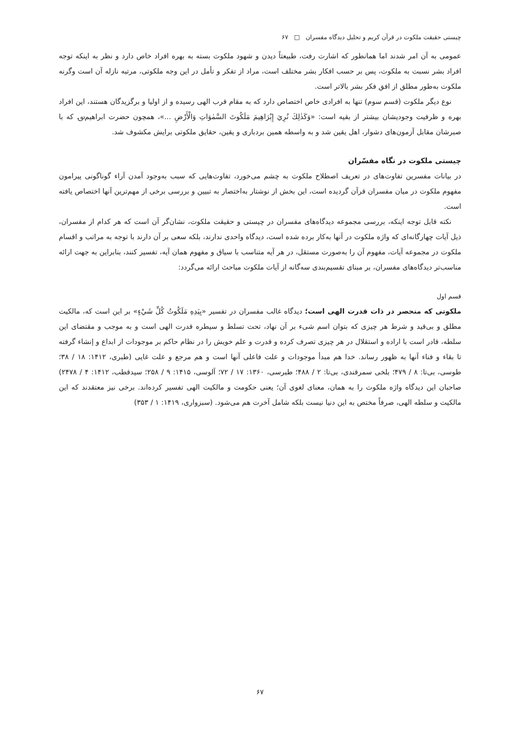چیستی حقیقت ملکوت در قرآن کریم و تحلیل دیدگاه مفسران □ ۶۷
عمومی به آن امر شدند اما همانطور که اشارت رفت، طبیعتاً دیدن و شهود ملکوت بسته به بهره افراد خاص دارد و نظر به اینکه توجه افراد بشر نسبت به ملکوت، پس بر حسب افکار بشر مختلف است، مراد از تفکر و تأمل در این وجه ملکوتی، مرتبه نازله آن است وگرنه ملکوت به‌طور مطلق از افق فکر بشر بالاتر است.
نوع دیگر ملکوت (قسم سوم) تنها به افرادی خاص اختصاص دارد که به مقام قرب الهی رسیده و از اولیا و برگزیدگان هستند، این افراد بهره و ظرفیت وجودیشان بیشتر از بقیه است: «وَكَذٰلِكَ نُرِيَ إِبْرَاهِيمَ مَلَكُوتَ السَّمٰوَاتِ وَالْأَرْضِ ...»، همچون حضرت ابراهیم؈ که با صبرشان مقابل آزمون‌های دشوار، اهل یقین شد و به واسطه همین بردباری و یقین، حقایق ملکوتی برایش مکشوف شد.
چیستی ملکوت در نگاه مفسّران
در بیانات مفسرین تفاوت‌های در تعریف اصطلاح ملکوت به چشم می‌خورد، تفاوت‌هایی که سبب به‌وجود آمدن آراء گوناگونی پیرامون مفهوم ملکوت در میان مفسران قرآن گردیده است، این بخش از نوشتار به‌اختصار به تبیین و بررسی برخی از مهم‌ترین آنها اختصاص یافته است.
نکته قابل توجه اینکه، بررسی مجموعه دیدگاه‌های مفسران در چیستی و حقیقت ملکوت، نشان‌گر آن است که هر کدام از مفسران، ذیل آیات چهارگانه‌ای که واژه ملکوت در آنها به‌کار برده شده است، دیدگاه واحدی ندارند، بلکه سعی بر آن دارند با توجه به مراتب و اقسام ملکوت در مجموعه آیات، مفهوم آن را به‌صورت مستقل، در هر آیه متناسب با سیاق و مفهوم همان آیه، تفسیر کنند، بنابراین به جهت ارائه مناسب‌تر دیدگاه‌های مفسران، بر مبنای تقسیم‌بندی سه‌گانه از آیات ملکوت مباحث ارائه می‌گردد:
قسم اول
ملکوتی که منحصر در ذات قدرت الهی است؛ دیدگاه غالب مفسران در تفسیر «بِيَدِهِ مَلَكُوتُ كُلِّ شَيْءٍ» بر این است که، مالکیت مطلق و بی‌قید و شرط هر چیزی که بتوان اسم شیء بر آن نهاد، تحت تسلط و سیطره قدرت الهی است و به موجب و مقتضای این سلطه، قادر است با اراده و استقلال در هر چیزی تصرف کرده و قدرت و علم خویش را در نظام حاکم بر موجودات از ابداع و إنشاء گرفته تا بقاء و فناء آنها به ظهور رساند. خدا هم مبدأ موجودات و علت فاعلی آنها است و هم مرجع و علت غایی (طبری، ۱۴۱۲: ۱۸ / ۳۸؛ طوسی، بی‌تا: ۸ / ۴۷۹؛ بلخی سمرقندی، بی‌تا: ۲ / ۴۸۸؛ طبرسی، ۱۳۶۰: ۱۷ / ۷۲؛ آلوسی، ۱۴۱۵: ۹ / ۲۵۸؛ سیدقطب، ۱۴۱۲: ۴ / ۲۴۷۸) صاحبان این دیدگاه واژه ملکوت را به همان، معنای لغوی آن؛ یعنی حکومت و مالکیت الهی تفسیر کرده‌اند. برخی نیز معتقدند که این مالکیت و سلطه الهی، صرفاً مختص به این دنیا نیست بلکه شامل آخرت هم می‌شود. (سبزواری، ۱۴۱۹: ۱ / ۳۵۳)
۶۷